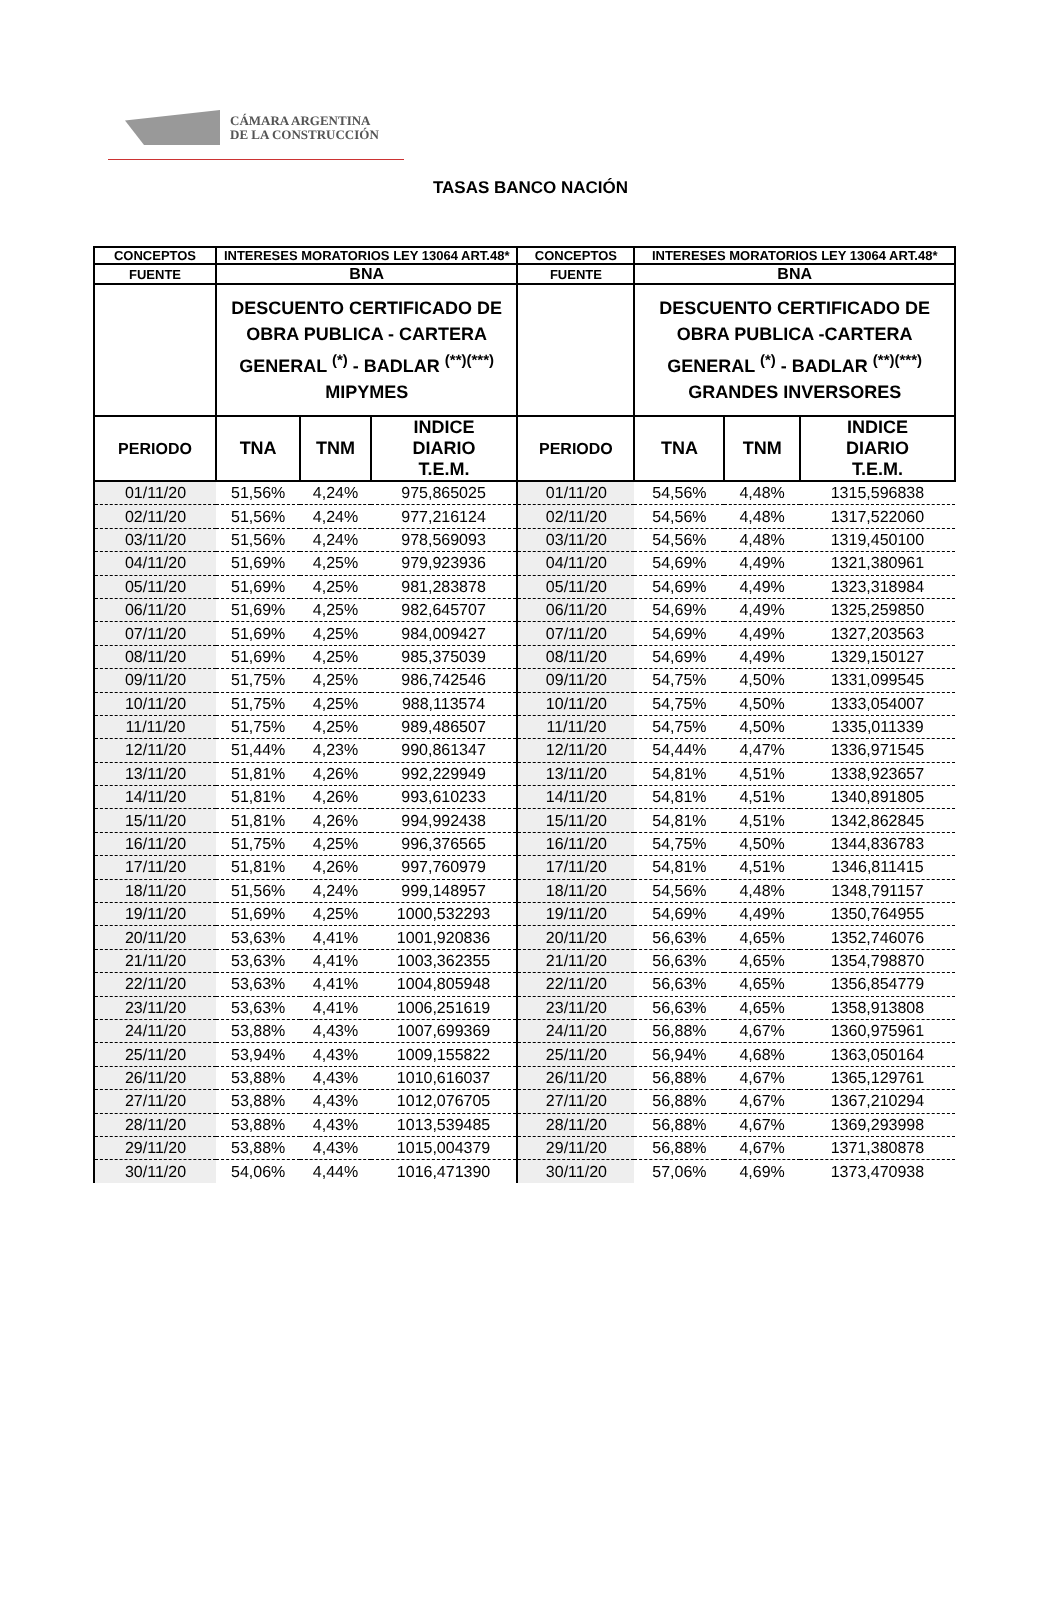CÁMARA ARGENTINA
DE LA CONSTRUCCIÓN
TASAS BANCO NACIÓN
| CONCEPTOS | INTERESES MORATORIOS LEY 13064 ART.48* | | | CONCEPTOS | INTERESES MORATORIOS LEY 13064 ART.48* | | |
| --- | --- | --- | --- | --- | --- | --- | --- |
| FUENTE | BNA | | | FUENTE | BNA | | |
| | DESCUENTO CERTIFICADO DE OBRA PUBLICA - CARTERA GENERAL <sup>(*)</sup> - BADLAR <sup>(**)(***)</sup> MIPYMES | | | | DESCUENTO CERTIFICADO DE OBRA PUBLICA -CARTERA GENERAL <sup>(*)</sup> - BADLAR <sup>(**)(***)</sup> GRANDES INVERSORES | | |
| PERIODO | TNA | TNM | INDICE DIARIO T.E.M. | PERIODO | TNA | TNM | INDICE DIARIO T.E.M. |
| 01/11/20 | 51,56% | 4,24% | 975,865025 | 01/11/20 | 54,56% | 4,48% | 1315,596838 |
| 02/11/20 | 51,56% | 4,24% | 977,216124 | 02/11/20 | 54,56% | 4,48% | 1317,522060 |
| 03/11/20 | 51,56% | 4,24% | 978,569093 | 03/11/20 | 54,56% | 4,48% | 1319,450100 |
| 04/11/20 | 51,69% | 4,25% | 979,923936 | 04/11/20 | 54,69% | 4,49% | 1321,380961 |
| 05/11/20 | 51,69% | 4,25% | 981,283878 | 05/11/20 | 54,69% | 4,49% | 1323,318984 |
| 06/11/20 | 51,69% | 4,25% | 982,645707 | 06/11/20 | 54,69% | 4,49% | 1325,259850 |
| 07/11/20 | 51,69% | 4,25% | 984,009427 | 07/11/20 | 54,69% | 4,49% | 1327,203563 |
| 08/11/20 | 51,69% | 4,25% | 985,375039 | 08/11/20 | 54,69% | 4,49% | 1329,150127 |
| 09/11/20 | 51,75% | 4,25% | 986,742546 | 09/11/20 | 54,75% | 4,50% | 1331,099545 |
| 10/11/20 | 51,75% | 4,25% | 988,113574 | 10/11/20 | 54,75% | 4,50% | 1333,054007 |
| 11/11/20 | 51,75% | 4,25% | 989,486507 | 11/11/20 | 54,75% | 4,50% | 1335,011339 |
| 12/11/20 | 51,44% | 4,23% | 990,861347 | 12/11/20 | 54,44% | 4,47% | 1336,971545 |
| 13/11/20 | 51,81% | 4,26% | 992,229949 | 13/11/20 | 54,81% | 4,51% | 1338,923657 |
| 14/11/20 | 51,81% | 4,26% | 993,610233 | 14/11/20 | 54,81% | 4,51% | 1340,891805 |
| 15/11/20 | 51,81% | 4,26% | 994,992438 | 15/11/20 | 54,81% | 4,51% | 1342,862845 |
| 16/11/20 | 51,75% | 4,25% | 996,376565 | 16/11/20 | 54,75% | 4,50% | 1344,836783 |
| 17/11/20 | 51,81% | 4,26% | 997,760979 | 17/11/20 | 54,81% | 4,51% | 1346,811415 |
| 18/11/20 | 51,56% | 4,24% | 999,148957 | 18/11/20 | 54,56% | 4,48% | 1348,791157 |
| 19/11/20 | 51,69% | 4,25% | 1000,532293 | 19/11/20 | 54,69% | 4,49% | 1350,764955 |
| 20/11/20 | 53,63% | 4,41% | 1001,920836 | 20/11/20 | 56,63% | 4,65% | 1352,746076 |
| 21/11/20 | 53,63% | 4,41% | 1003,362355 | 21/11/20 | 56,63% | 4,65% | 1354,798870 |
| 22/11/20 | 53,63% | 4,41% | 1004,805948 | 22/11/20 | 56,63% | 4,65% | 1356,854779 |
| 23/11/20 | 53,63% | 4,41% | 1006,251619 | 23/11/20 | 56,63% | 4,65% | 1358,913808 |
| 24/11/20 | 53,88% | 4,43% | 1007,699369 | 24/11/20 | 56,88% | 4,67% | 1360,975961 |
| 25/11/20 | 53,94% | 4,43% | 1009,155822 | 25/11/20 | 56,94% | 4,68% | 1363,050164 |
| 26/11/20 | 53,88% | 4,43% | 1010,616037 | 26/11/20 | 56,88% | 4,67% | 1365,129761 |
| 27/11/20 | 53,88% | 4,43% | 1012,076705 | 27/11/20 | 56,88% | 4,67% | 1367,210294 |
| 28/11/20 | 53,88% | 4,43% | 1013,539485 | 28/11/20 | 56,88% | 4,67% | 1369,293998 |
| 29/11/20 | 53,88% | 4,43% | 1015,004379 | 29/11/20 | 56,88% | 4,67% | 1371,380878 |
| 30/11/20 | 54,06% | 4,44% | 1016,471390 | 30/11/20 | 57,06% | 4,69% | 1373,470938 |